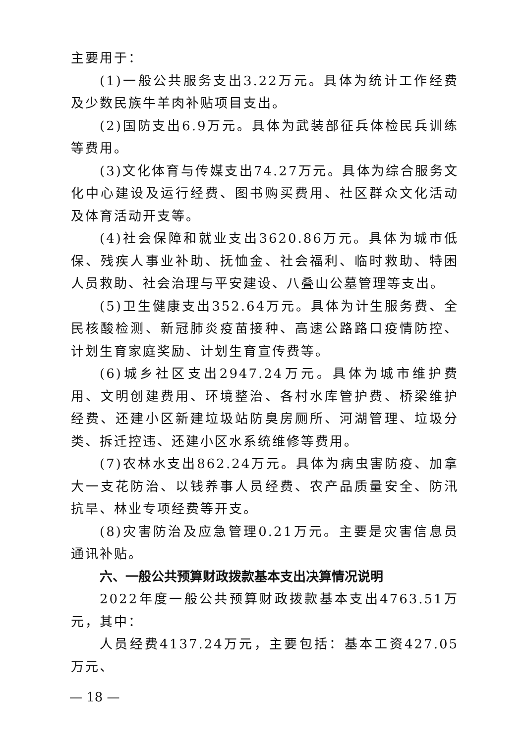主要用于：
(1)一般公共服务支出3.22万元。具体为统计工作经费及少数民族牛羊肉补贴项目支出。
(2)国防支出6.9万元。具体为武装部征兵体检民兵训练等费用。
(3)文化体育与传媒支出74.27万元。具体为综合服务文化中心建设及运行经费、图书购买费用、社区群众文化活动及体育活动开支等。
(4)社会保障和就业支出3620.86万元。具体为城市低保、残疾人事业补助、抚恤金、社会福利、临时救助、特困人员救助、社会治理与平安建设、八叠山公墓管理等支出。
(5)卫生健康支出352.64万元。具体为计生服务费、全民核酸检测、新冠肺炎疫苗接种、高速公路路口疫情防控、计划生育家庭奖励、计划生育宣传费等。
(6)城乡社区支出2947.24万元。具体为城市维护费用、文明创建费用、环境整治、各村水库管护费、桥梁维护经费、还建小区新建垃圾站防臭房厕所、河湖管理、垃圾分类、拆迁控违、还建小区水系统维修等费用。
(7)农林水支出862.24万元。具体为病虫害防疫、加拿大一支花防治、以钱养事人员经费、农产品质量安全、防汛抗旱、林业专项经费等开支。
(8)灾害防治及应急管理0.21万元。主要是灾害信息员通讯补贴。
六、一般公共预算财政拨款基本支出决算情况说明
2022年度一般公共预算财政拨款基本支出4763.51万元，其中：
人员经费4137.24万元，主要包括：基本工资427.05万元、
— 18 —